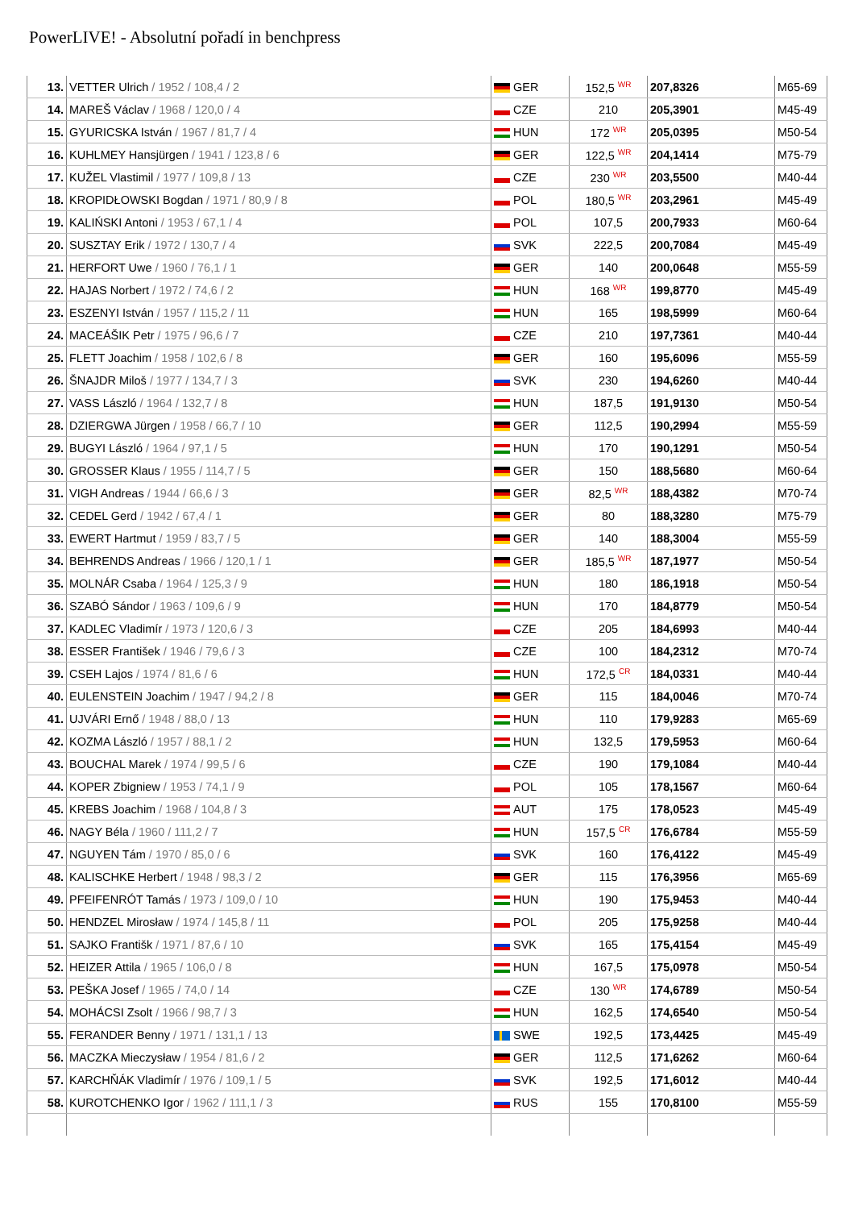PowerLIVE! - Absolutní pořadí in benchpress
| 13. | VETTER Ulrich / 1952 / 108,4 / 2 | GER | 152,5 <sup>WR</sup> | 207,8326 | | M65-69 |
| 14. | MAREŠ Václav / 1968 / 120,0 / 4 | CZE | 210 | 205,3901 | | M45-49 |
| 15. | GYURICSKA István / 1967 / 81,7 / 4 | HUN | 172 <sup>WR</sup> | 205,0395 | | M50-54 |
| 16. | KUHLMEY Hansjürgen / 1941 / 123,8 / 6 | GER | 122,5 <sup>WR</sup> | 204,1414 | | M75-79 |
| 17. | KUŽEL Vlastimil / 1977 / 109,8 / 13 | CZE | 230 <sup>WR</sup> | 203,5500 | | M40-44 |
| 18. | KROPIDŁOWSKI Bogdan / 1971 / 80,9 / 8 | POL | 180,5 <sup>WR</sup> | 203,2961 | | M45-49 |
| 19. | KALIŃSKI Antoni / 1953 / 67,1 / 4 | POL | 107,5 | 200,7933 | | M60-64 |
| 20. | SUSZTAY Erik / 1972 / 130,7 / 4 | SVK | 222,5 | 200,7084 | | M45-49 |
| 21. | HERFORT Uwe / 1960 / 76,1 / 1 | GER | 140 | 200,0648 | | M55-59 |
| 22. | HAJAS Norbert / 1972 / 74,6 / 2 | HUN | 168 <sup>WR</sup> | 199,8770 | | M45-49 |
| 23. | ESZENYI István / 1957 / 115,2 / 11 | HUN | 165 | 198,5999 | | M60-64 |
| 24. | MACEÁŠIK Petr / 1975 / 96,6 / 7 | CZE | 210 | 197,7361 | | M40-44 |
| 25. | FLETT Joachim / 1958 / 102,6 / 8 | GER | 160 | 195,6096 | | M55-59 |
| 26. | ŠNAJDR Miloš / 1977 / 134,7 / 3 | SVK | 230 | 194,6260 | | M40-44 |
| 27. | VASS László / 1964 / 132,7 / 8 | HUN | 187,5 | 191,9130 | | M50-54 |
| 28. | DZIERGWA Jürgen / 1958 / 66,7 / 10 | GER | 112,5 | 190,2994 | | M55-59 |
| 29. | BUGYI László / 1964 / 97,1 / 5 | HUN | 170 | 190,1291 | | M50-54 |
| 30. | GROSSER Klaus / 1955 / 114,7 / 5 | GER | 150 | 188,5680 | | M60-64 |
| 31. | VIGH Andreas / 1944 / 66,6 / 3 | GER | 82,5 <sup>WR</sup> | 188,4382 | | M70-74 |
| 32. | CEDEL Gerd / 1942 / 67,4 / 1 | GER | 80 | 188,3280 | | M75-79 |
| 33. | EWERT Hartmut / 1959 / 83,7 / 5 | GER | 140 | 188,3004 | | M55-59 |
| 34. | BEHRENDS Andreas / 1966 / 120,1 / 1 | GER | 185,5 <sup>WR</sup> | 187,1977 | | M50-54 |
| 35. | MOLNÁR Csaba / 1964 / 125,3 / 9 | HUN | 180 | 186,1918 | | M50-54 |
| 36. | SZABÓ Sándor / 1963 / 109,6 / 9 | HUN | 170 | 184,8779 | | M50-54 |
| 37. | KADLEC Vladimír / 1973 / 120,6 / 3 | CZE | 205 | 184,6993 | | M40-44 |
| 38. | ESSER František / 1946 / 79,6 / 3 | CZE | 100 | 184,2312 | | M70-74 |
| 39. | CSEH Lajos / 1974 / 81,6 / 6 | HUN | 172,5 <sup>CR</sup> | 184,0331 | | M40-44 |
| 40. | EULENSTEIN Joachim / 1947 / 94,2 / 8 | GER | 115 | 184,0046 | | M70-74 |
| 41. | UJVÁRI Ernő / 1948 / 88,0 / 13 | HUN | 110 | 179,9283 | | M65-69 |
| 42. | KOZMA László / 1957 / 88,1 / 2 | HUN | 132,5 | 179,5953 | | M60-64 |
| 43. | BOUCHAL Marek / 1974 / 99,5 / 6 | CZE | 190 | 179,1084 | | M40-44 |
| 44. | KOPER Zbigniew / 1953 / 74,1 / 9 | POL | 105 | 178,1567 | | M60-64 |
| 45. | KREBS Joachim / 1968 / 104,8 / 3 | AUT | 175 | 178,0523 | | M45-49 |
| 46. | NAGY Béla / 1960 / 111,2 / 7 | HUN | 157,5 <sup>CR</sup> | 176,6784 | | M55-59 |
| 47. | NGUYEN Tám / 1970 / 85,0 / 6 | SVK | 160 | 176,4122 | | M45-49 |
| 48. | KALISCHKE Herbert / 1948 / 98,3 / 2 | GER | 115 | 176,3956 | | M65-69 |
| 49. | PFEIFENRÓT Tamás / 1973 / 109,0 / 10 | HUN | 190 | 175,9453 | | M40-44 |
| 50. | HENDZEL Mirosław / 1974 / 145,8 / 11 | POL | 205 | 175,9258 | | M40-44 |
| 51. | SAJKO Františk / 1971 / 87,6 / 10 | SVK | 165 | 175,4154 | | M45-49 |
| 52. | HEIZER Attila / 1965 / 106,0 / 8 | HUN | 167,5 | 175,0978 | | M50-54 |
| 53. | PEŠKA Josef / 1965 / 74,0 / 14 | CZE | 130 <sup>WR</sup> | 174,6789 | | M50-54 |
| 54. | MOHÁCSI Zsolt / 1966 / 98,7 / 3 | HUN | 162,5 | 174,6540 | | M50-54 |
| 55. | FERANDER Benny / 1971 / 131,1 / 13 | SWE | 192,5 | 173,4425 | | M45-49 |
| 56. | MACZKA Mieczysław / 1954 / 81,6 / 2 | GER | 112,5 | 171,6262 | | M60-64 |
| 57. | KARCHŇÁK Vladimír / 1976 / 109,1 / 5 | SVK | 192,5 | 171,6012 | | M40-44 |
| 58. | KUROTCHENKO Igor / 1962 / 111,1 / 3 | RUS | 155 | 170,8100 | | M55-59 |